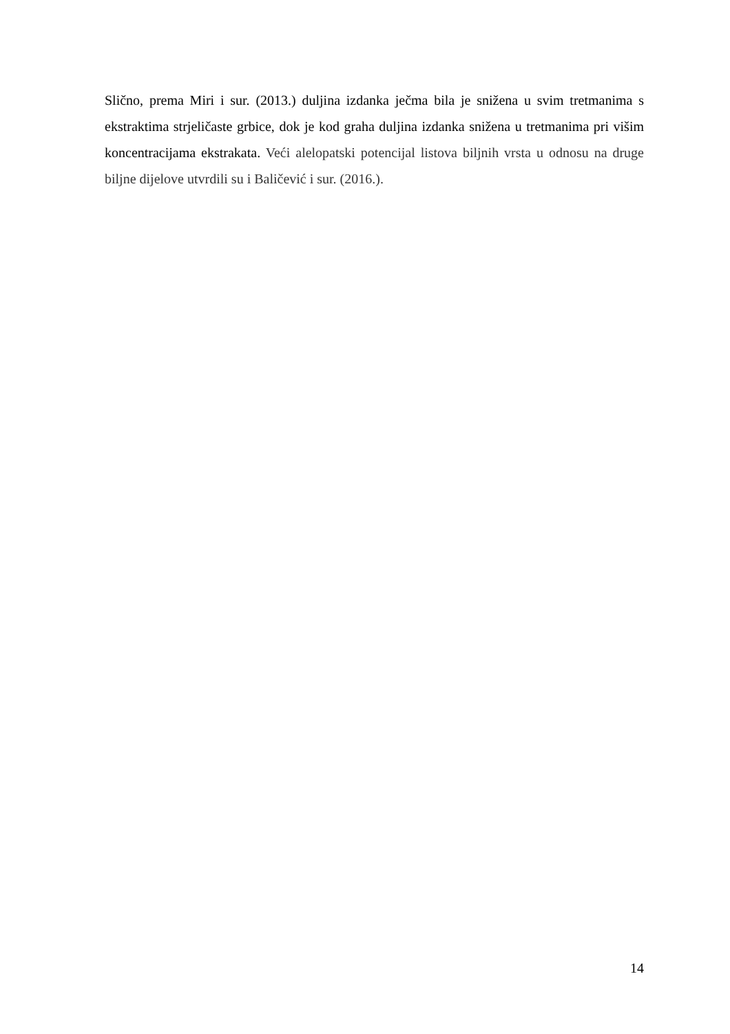Slično, prema Miri i sur. (2013.) duljina izdanka ječma bila je snižena u svim tretmanima s ekstraktima strjeličaste grbice, dok je kod graha duljina izdanka snižena u tretmanima pri višim koncentracijama ekstrakata. Veći alelopatski potencijal listova biljnih vrsta u odnosu na druge biljne dijelove utvrdili su i Baličević i sur. (2016.).
14